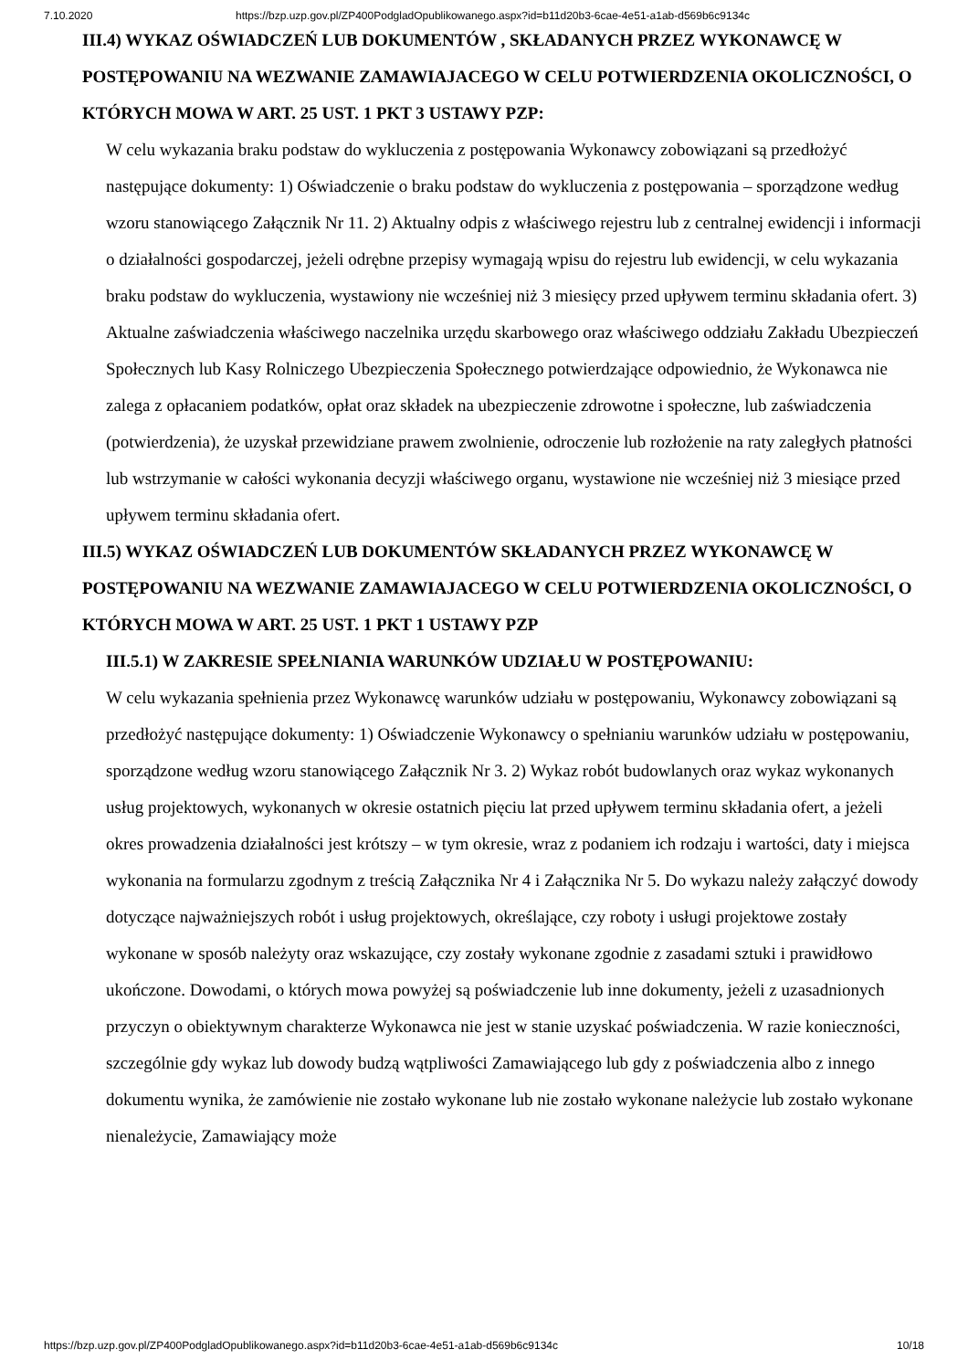7.10.2020 https://bzp.uzp.gov.pl/ZP400PodgladOpublikowanego.aspx?id=b11d20b3-6cae-4e51-a1ab-d569b6c9134c
III.4) WYKAZ OŚWIADCZEŃ LUB DOKUMENTÓW , SKŁADANYCH PRZEZ WYKONAWCĘ W POSTĘPOWANIU NA WEZWANIE ZAMAWIAJACEGO W CELU POTWIERDZENIA OKOLICZNOŚCI, O KTÓRYCH MOWA W ART. 25 UST. 1 PKT 3 USTAWY PZP:
W celu wykazania braku podstaw do wykluczenia z postępowania Wykonawcy zobowiązani są przedłożyć następujące dokumenty: 1) Oświadczenie o braku podstaw do wykluczenia z postępowania – sporządzone według wzoru stanowiącego Załącznik Nr 11. 2) Aktualny odpis z właściwego rejestru lub z centralnej ewidencji i informacji o działalności gospodarczej, jeżeli odrębne przepisy wymagają wpisu do rejestru lub ewidencji, w celu wykazania braku podstaw do wykluczenia, wystawiony nie wcześniej niż 3 miesięcy przed upływem terminu składania ofert. 3) Aktualne zaświadczenia właściwego naczelnika urzędu skarbowego oraz właściwego oddziału Zakładu Ubezpieczeń Społecznych lub Kasy Rolniczego Ubezpieczenia Społecznego potwierdzające odpowiednio, że Wykonawca nie zalega z opłacaniem podatków, opłat oraz składek na ubezpieczenie zdrowotne i społeczne, lub zaświadczenia (potwierdzenia), że uzyskał przewidziane prawem zwolnienie, odroczenie lub rozłożenie na raty zaległych płatności lub wstrzymanie w całości wykonania decyzji właściwego organu, wystawione nie wcześniej niż 3 miesiące przed upływem terminu składania ofert.
III.5) WYKAZ OŚWIADCZEŃ LUB DOKUMENTÓW SKŁADANYCH PRZEZ WYKONAWCĘ W POSTĘPOWANIU NA WEZWANIE ZAMAWIAJACEGO W CELU POTWIERDZENIA OKOLICZNOŚCI, O KTÓRYCH MOWA W ART. 25 UST. 1 PKT 1 USTAWY PZP
III.5.1) W ZAKRESIE SPEŁNIANIA WARUNKÓW UDZIAŁU W POSTĘPOWANIU:
W celu wykazania spełnienia przez Wykonawcę warunków udziału w postępowaniu, Wykonawcy zobowiązani są przedłożyć następujące dokumenty: 1) Oświadczenie Wykonawcy o spełnianiu warunków udziału w postępowaniu, sporządzone według wzoru stanowiącego Załącznik Nr 3. 2) Wykaz robót budowlanych oraz wykaz wykonanych usług projektowych, wykonanych w okresie ostatnich pięciu lat przed upływem terminu składania ofert, a jeżeli okres prowadzenia działalności jest krótszy – w tym okresie, wraz z podaniem ich rodzaju i wartości, daty i miejsca wykonania na formularzu zgodnym z treścią Załącznika Nr 4 i Załącznika Nr 5. Do wykazu należy załączyć dowody dotyczące najważniejszych robót i usług projektowych, określające, czy roboty i usługi projektowe zostały wykonane w sposób należyty oraz wskazujące, czy zostały wykonane zgodnie z zasadami sztuki i prawidłowo ukończone. Dowodami, o których mowa powyżej są poświadczenie lub inne dokumenty, jeżeli z uzasadnionych przyczyn o obiektywnym charakterze Wykonawca nie jest w stanie uzyskać poświadczenia. W razie konieczności, szczególnie gdy wykaz lub dowody budzą wątpliwości Zamawiającego lub gdy z poświadczenia albo z innego dokumentu wynika, że zamówienie nie zostało wykonane lub nie zostało wykonane należycie lub zostało wykonane nienależycie, Zamawiający może
https://bzp.uzp.gov.pl/ZP400PodgladOpublikowanego.aspx?id=b11d20b3-6cae-4e51-a1ab-d569b6c9134c 10/18